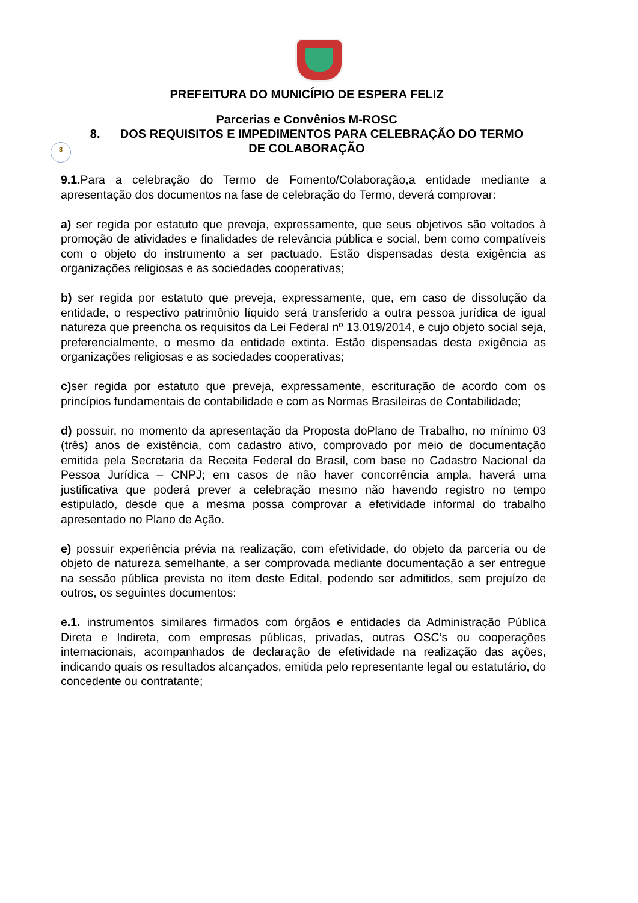PREFEITURA DO MUNICÍPIO DE ESPERA FELIZ
Parcerias e Convênios M-ROSC
8. DOS REQUISITOS E IMPEDIMENTOS PARA CELEBRAÇÃO DO TERMO
DE COLABORAÇÃO
8
9.1. Para a celebração do Termo de Fomento/Colaboração,a entidade mediante a apresentação dos documentos na fase de celebração do Termo, deverá comprovar:
a) ser regida por estatuto que preveja, expressamente, que seus objetivos são voltados à promoção de atividades e finalidades de relevância pública e social, bem como compatíveis com o objeto do instrumento a ser pactuado. Estão dispensadas desta exigência as organizações religiosas e as sociedades cooperativas;
b) ser regida por estatuto que preveja, expressamente, que, em caso de dissolução da entidade, o respectivo patrimônio líquido será transferido a outra pessoa jurídica de igual natureza que preencha os requisitos da Lei Federal nº 13.019/2014, e cujo objeto social seja, preferencialmente, o mesmo da entidade extinta. Estão dispensadas desta exigência as organizações religiosas e as sociedades cooperativas;
c) ser regida por estatuto que preveja, expressamente, escrituração de acordo com os princípios fundamentais de contabilidade e com as Normas Brasileiras de Contabilidade;
d) possuir, no momento da apresentação da Proposta doPlano de Trabalho, no mínimo 03 (três) anos de existência, com cadastro ativo, comprovado por meio de documentação emitida pela Secretaria da Receita Federal do Brasil, com base no Cadastro Nacional da Pessoa Jurídica – CNPJ; em casos de não haver concorrência ampla, haverá uma justificativa que poderá prever a celebração mesmo não havendo registro no tempo estipulado, desde que a mesma possa comprovar a efetividade informal do trabalho apresentado no Plano de Ação.
e) possuir experiência prévia na realização, com efetividade, do objeto da parceria ou de objeto de natureza semelhante, a ser comprovada mediante documentação a ser entregue na sessão pública prevista no item deste Edital, podendo ser admitidos, sem prejuízo de outros, os seguintes documentos:
e.1. instrumentos similares firmados com órgãos e entidades da Administração Pública Direta e Indireta, com empresas públicas, privadas, outras OSC’s ou cooperações internacionais, acompanhados de declaração de efetividade na realização das ações, indicando quais os resultados alcançados, emitida pelo representante legal ou estatutário, do concedente ou contratante;